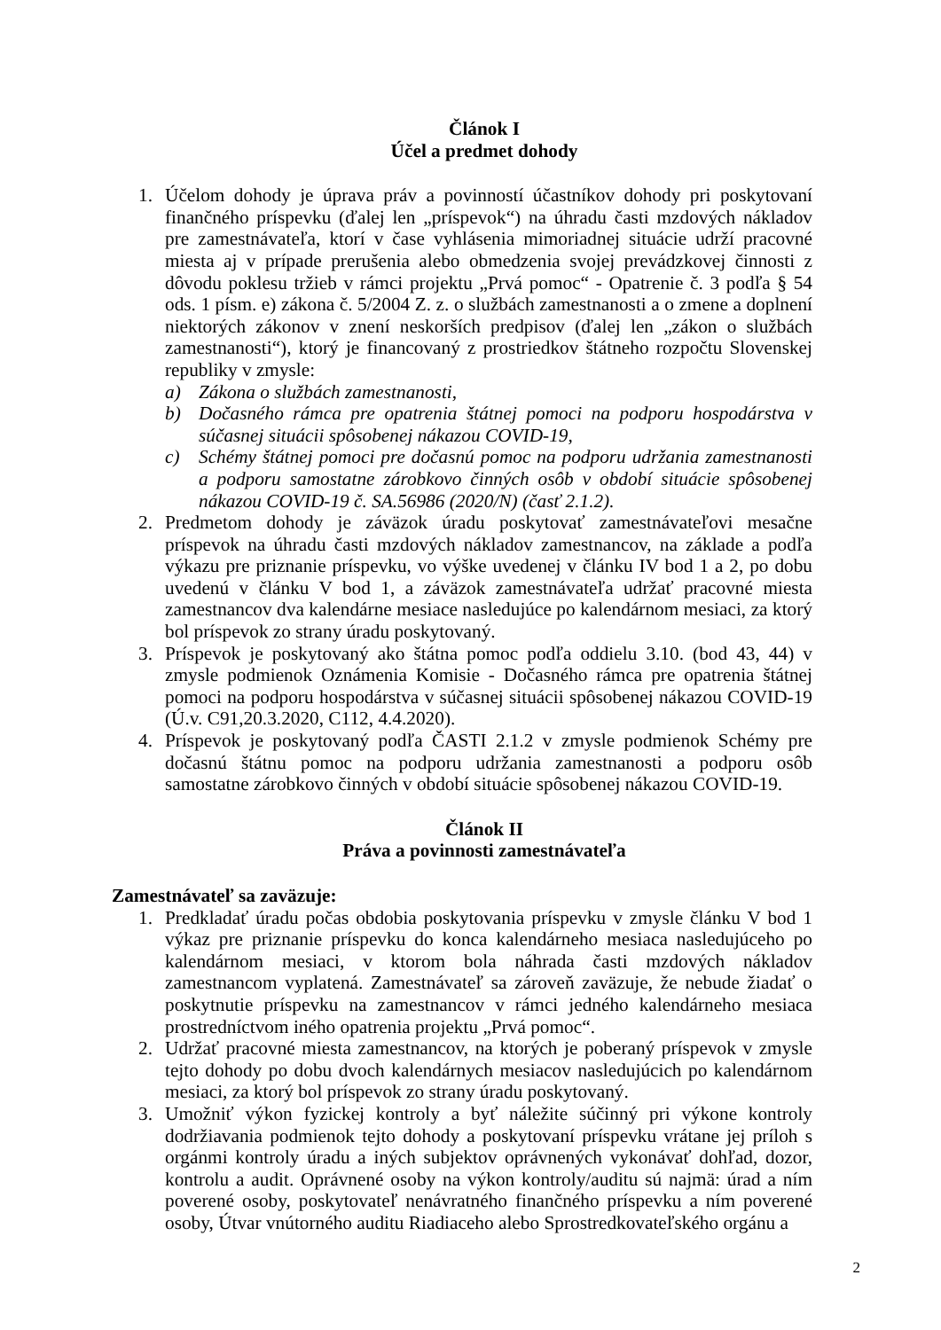Článok I
Účel a predmet dohody
1. Účelom dohody je úprava práv a povinností účastníkov dohody pri poskytovaní finančného príspevku (ďalej len „príspevok“) na úhradu časti mzdových nákladov pre zamestnávateľa, ktorí v čase vyhlásenia mimoriadnej situácie udrží pracovné miesta aj v prípade prerušenia alebo obmedzenia svojej prevádzkovej činnosti z dôvodu poklesu tržieb v rámci projektu „Prvá pomoc“ - Opatrenie č. 3 podľa § 54 ods. 1 písm. e) zákona č. 5/2004 Z. z. o službách zamestnanosti a o zmene a doplnení niektorých zákonov v znení neskorších predpisov (ďalej len „zákon o službách zamestnanosti“), ktorý je financovaný z prostriedkov štátneho rozpočtu Slovenskej republiky v zmysle:
a) Zákona o službách zamestnanosti,
b) Dočasného rámca pre opatrenia štátnej pomoci na podporu hospodárstva v súčasnej situácii spôsobenej nákazou COVID-19,
c) Schémy štátnej pomoci pre dočasnú pomoc na podporu udržania zamestnanosti a podporu samostatne zárobkovo činných osôb v období situácie spôsobenej nákazou COVID-19 č. SA.56986 (2020/N) (časť 2.1.2).
2. Predmetom dohody je záväzok úradu poskytovať zamestnávateľovi mesačne príspevok na úhradu časti mzdových nákladov zamestnancov, na základe a podľa výkazu pre priznanie príspevku, vo výške uvedenej v článku IV bod 1 a 2, po dobu uvedenú v článku V bod 1, a záväzok zamestnávateľa udržať pracovné miesta zamestnancov dva kalendárne mesiace nasledujúce po kalendárnom mesiaci, za ktorý bol príspevok zo strany úradu poskytovaný.
3. Príspevok je poskytovaný ako štátna pomoc podľa oddielu 3.10. (bod 43, 44) v zmysle podmienok Oznámenia Komisie - Dočasného rámca pre opatrenia štátnej pomoci na podporu hospodárstva v súčasnej situácii spôsobenej nákazou COVID-19 (Ú.v. C91,20.3.2020, C112, 4.4.2020).
4. Príspevok je poskytovaný podľa ČASTI 2.1.2 v zmysle podmienok Schémy pre dočasnú štátnu pomoc na podporu udržania zamestnanosti a podporu osôb samostatne zárobkovo činných v období situácie spôsobenej nákazou COVID-19.
Článok II
Práva a povinnosti zamestnávateľa
Zamestnávateľ sa zaväzuje:
1. Predkladať úradu počas obdobia poskytovania príspevku v zmysle článku V bod 1 výkaz pre priznanie príspevku do konca kalendárneho mesiaca nasledujúceho po kalendárnom mesiaci, v ktorom bola náhrada časti mzdových nákladov zamestnancom vyplatená. Zamestnávateľ sa zároveň zaväzuje, že nebude žiadať o poskytnutie príspevku na zamestnancov v rámci jedného kalendárneho mesiaca prostredníctvom iného opatrenia projektu „Prvá pomoc“.
2. Udržať pracovné miesta zamestnancov, na ktorých je poberaný príspevok v zmysle tejto dohody po dobu dvoch kalendárnych mesiacov nasledujúcich po kalendárnom mesiaci, za ktorý bol príspevok zo strany úradu poskytovaný.
3. Umožniť výkon fyzickej kontroly a byť náležite súčinný pri výkone kontroly dodržiavania podmienok tejto dohody a poskytovaní príspevku vrátane jej príloh s orgánmi kontroly úradu a iných subjektov oprávnených vykonávať dohľad, dozor, kontrolu a audit. Oprávnené osoby na výkon kontroly/auditu sú najmä: úrad a ním poverené osoby, poskytovateľ nenávratného finančného príspevku a ním poverené osoby, Útvar vnútorného auditu Riadiaceho alebo Sprostredkovateľského orgánu a
2